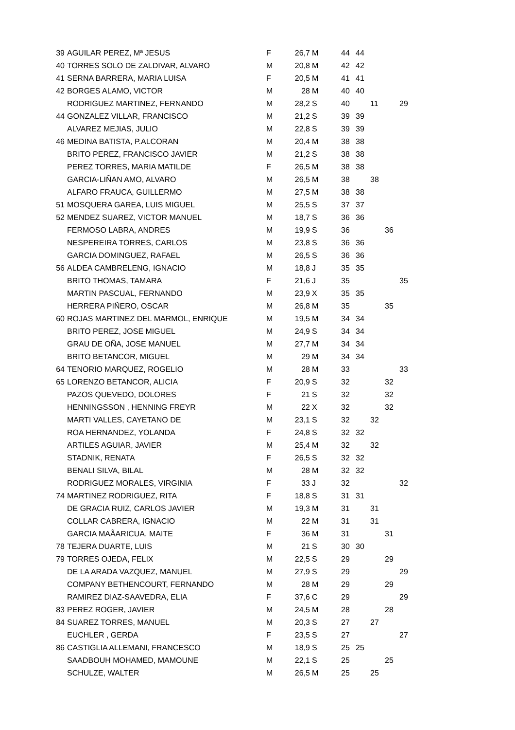| 39 | AGUILAR PEREZ, Mª JESUS | F | 26,7 | M | 44 | 44 | | | |
| 40 | TORRES SOLO DE ZALDIVAR, ALVARO | M | 20,8 | M | 42 | 42 | | | |
| 41 | SERNA BARRERA, MARIA LUISA | F | 20,5 | M | 41 | 41 | | | |
| 42 | BORGES ALAMO, VICTOR | M | 28 | M | 40 | 40 | | | |
| | RODRIGUEZ MARTINEZ, FERNANDO | M | 28,2 | S | 40 | | 11 | | 29 |
| 44 | GONZALEZ VILLAR, FRANCISCO | M | 21,2 | S | 39 | 39 | | | |
| | ALVAREZ MEJIAS, JULIO | M | 22,8 | S | 39 | 39 | | | |
| 46 | MEDINA BATISTA, P.ALCORAN | M | 20,4 | M | 38 | 38 | | | |
| | BRITO PEREZ, FRANCISCO JAVIER | M | 21,2 | S | 38 | 38 | | | |
| | PEREZ TORRES, MARIA MATILDE | F | 26,5 | M | 38 | 38 | | | |
| | GARCIA-LIÑAN AMO, ALVARO | M | 26,5 | M | 38 | | 38 | | |
| | ALFARO FRAUCA, GUILLERMO | M | 27,5 | M | 38 | 38 | | | |
| 51 | MOSQUERA GAREA, LUIS MIGUEL | M | 25,5 | S | 37 | 37 | | | |
| 52 | MENDEZ SUAREZ, VICTOR MANUEL | M | 18,7 | S | 36 | 36 | | | |
| | FERMOSO LABRA, ANDRES | M | 19,9 | S | 36 | | | 36 | |
| | NESPEREIRA TORRES, CARLOS | M | 23,8 | S | 36 | 36 | | | |
| | GARCIA DOMINGUEZ, RAFAEL | M | 26,5 | S | 36 | 36 | | | |
| 56 | ALDEA CAMBRELENG, IGNACIO | M | 18,8 | J | 35 | 35 | | | |
| | BRITO THOMAS, TAMARA | F | 21,6 | J | 35 | | | | 35 |
| | MARTIN PASCUAL, FERNANDO | M | 23,9 | X | 35 | 35 | | | |
| | HERRERA PIÑERO, OSCAR | M | 26,8 | M | 35 | | | 35 | |
| 60 | ROJAS MARTINEZ DEL MARMOL, ENRIQUE | M | 19,5 | M | 34 | 34 | | | |
| | BRITO PEREZ, JOSE MIGUEL | M | 24,9 | S | 34 | 34 | | | |
| | GRAU DE OÑA, JOSE MANUEL | M | 27,7 | M | 34 | 34 | | | |
| | BRITO BETANCOR, MIGUEL | M | 29 | M | 34 | 34 | | | |
| 64 | TENORIO MARQUEZ, ROGELIO | M | 28 | M | 33 | | | | 33 |
| 65 | LORENZO BETANCOR, ALICIA | F | 20,9 | S | 32 | | | 32 | |
| | PAZOS QUEVEDO, DOLORES | F | 21 | S | 32 | | | 32 | |
| | HENNINGSSON , HENNING FREYR | M | 22 | X | 32 | | | 32 | |
| | MARTI VALLES, CAYETANO DE | M | 23,1 | S | 32 | | 32 | | |
| | ROA HERNANDEZ, YOLANDA | F | 24,8 | S | 32 | 32 | | | |
| | ARTILES AGUIAR, JAVIER | M | 25,4 | M | 32 | | 32 | | |
| | STADNIK, RENATA | F | 26,5 | S | 32 | 32 | | | |
| | BENALI SILVA, BILAL | M | 28 | M | 32 | 32 | | | |
| | RODRIGUEZ MORALES, VIRGINIA | F | 33 | J | 32 | | | | 32 |
| 74 | MARTINEZ RODRIGUEZ, RITA | F | 18,8 | S | 31 | 31 | | | |
| | DE GRACIA RUIZ, CARLOS JAVIER | M | 19,3 | M | 31 | | 31 | | |
| | COLLAR CABRERA, IGNACIO | M | 22 | M | 31 | | 31 | | |
| | GARCIA MAÃARICUA, MAITE | F | 36 | M | 31 | | | 31 | |
| 78 | TEJERA DUARTE, LUIS | M | 21 | S | 30 | 30 | | | |
| 79 | TORRES OJEDA, FELIX | M | 22,5 | S | 29 | | | 29 | |
| | DE LA ARADA VAZQUEZ, MANUEL | M | 27,9 | S | 29 | | | | 29 |
| | COMPANY BETHENCOURT, FERNANDO | M | 28 | M | 29 | | | 29 | |
| | RAMIREZ DIAZ-SAAVEDRA, ELIA | F | 37,6 | C | 29 | | | | 29 |
| 83 | PEREZ ROGER, JAVIER | M | 24,5 | M | 28 | | | 28 | |
| 84 | SUAREZ TORRES, MANUEL | M | 20,3 | S | 27 | | 27 | | |
| | EUCHLER , GERDA | F | 23,5 | S | 27 | | | | 27 |
| 86 | CASTIGLIA ALLEMANI, FRANCESCO | M | 18,9 | S | 25 | 25 | | | |
| | SAADBOUH MOHAMED, MAMOUNE | M | 22,1 | S | 25 | | | 25 | |
| | SCHULZE, WALTER | M | 26,5 | M | 25 | | 25 | | |